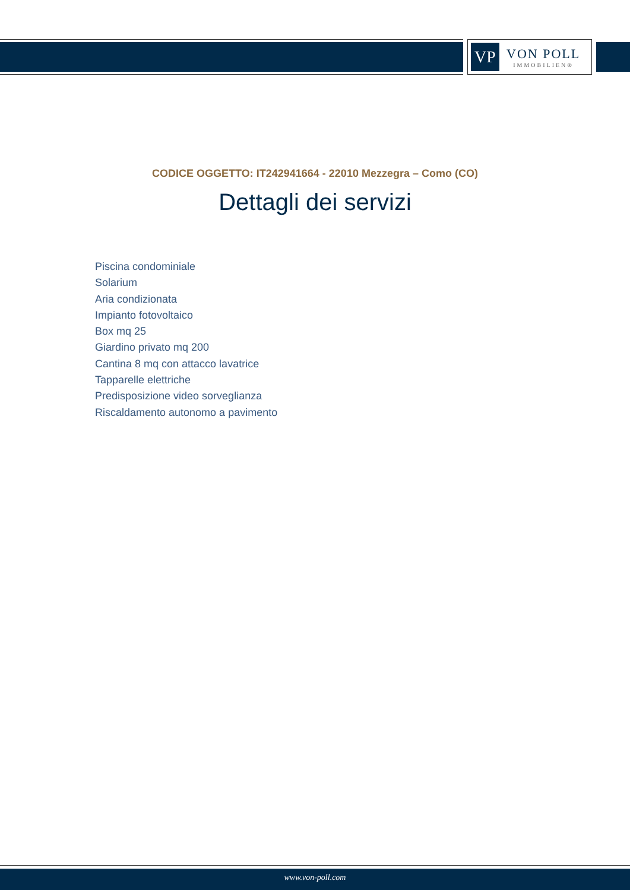VP
VON POLL
IMMOBILIEN®
CODICE OGGETTO: IT242941664 - 22010 Mezzegra – Como (CO)
Dettagli dei servizi
Piscina condominiale
Solarium
Aria condizionata
Impianto fotovoltaico
Box mq 25
Giardino privato mq 200
Cantina 8 mq con attacco lavatrice
Tapparelle elettriche
Predisposizione video sorveglianza
Riscaldamento autonomo a pavimento
www.von-poll.com